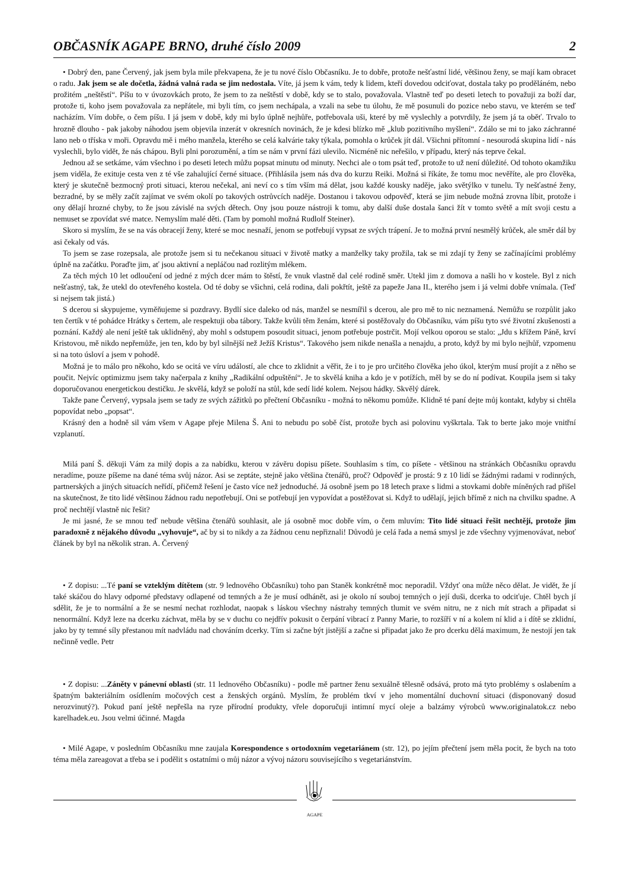OBČASNÍK AGAPE BRNO, druhé číslo 2009 2
• Dobrý den, pane Červený, jak jsem byla mile překvapena, že je tu nové číslo Občasníku. Je to dobře, protože nešťastní lidé, většinou ženy, se mají kam obracet o radu. Jak jsem se ale dočetla, žádná valná rada se jim nedostala. Víte, já jsem k vám, tedy k lidem, kteří dovedou odciťovat, dostala taky po proděláném, nebo prožitém „neštěstí“. Píšu to v úvozovkách proto, že jsem to za neštěstí v době, kdy se to stalo, považovala. Vlastně teď po deseti letech to považuji za boží dar, protože ti, koho jsem považovala za nepřátele, mi byli tím, co jsem nechápala, a vzali na sebe tu úlohu, že mě posunuli do pozice nebo stavu, ve kterém se teď nacházím. Vím dobře, o čem píšu. I já jsem v době, kdy mi bylo úplně nejhůře, potřebovala uši, které by mě vyslechly a potvrdily, že jsem já ta oběť. Trvalo to hrozně dlouho - pak jakoby náhodou jsem objevila inzerát v okresních novinách, že je kdesi blízko mě „klub pozitivního myšlení“. Zdálo se mi to jako záchranné lano neb o tříska v moři. Opravdu mě i mého manžela, kterého se celá kalvárie taky týkala, pomohla o krůček jít dál. Všichni přítomní - nesourodá skupina lidí - nás vyslechli, bylo vidět, že nás chápou. Byli plni porozumění, a tím se nám v první fázi ulevilo. Nicméně nic neřešilo, v případu, který nás teprve čekal.
Jednou až se setkáme, vám všechno i po deseti letech můžu popsat minutu od minuty. Nechci ale o tom psát teď, protože to už není důležité. Od tohoto okamžiku jsem viděla, že exituje cesta ven z té vše zahalující černé situace. (Přihlásila jsem nás dva do kurzu Reiki. Možná si říkáte, že tomu moc nevěříte, ale pro člověka, který je skutečně bezmocný proti situaci, kterou nečekal, ani neví co s tím vším má dělat, jsou každé kousky naděje, jako světýlko v tunelu. Ty nešťastné ženy, bezradné, by se měly začít zajímat ve svém okolí po takových ostrůvcích naděje. Dostanou i takovou odpověď, která se jim nebude možná zrovna líbit, protože i ony dělají hrozné chyby, to že jsou závislé na svých dětech. Ony jsou pouze nástroji k tomu, aby další duše dostala šanci žít v tomto světě a mít svoji cestu a nemuset se zpovídat své matce. Nemyslím malé děti. (Tam by pomohl možná Rudlolf Steiner).
Skoro si myslím, že se na vás obracejí ženy, které se moc nesnaží, jenom se potřebují vypsat ze svých trápení. Je to možná první nesmělý krůček, ale směr dál by asi čekaly od vás.
To jsem se zase rozepsala, ale protože jsem si tu nečekanou situaci v životě matky a manželky taky prožila, tak se mi zdají ty ženy se začínajícími problémy úplně na začátku. Poraďte jim, ať jsou aktivní a nepláčou nad rozlitým mlékem.
Za těch mých 10 let odloučení od jedné z mých dcer mám to štěstí, že vnuk vlastně dal celé rodině směr. Utekl jim z domova a našli ho v kostele. Byl z nich nešťastný, tak, že utekl do otevřeného kostela. Od té doby se všichni, celá rodina, dali pokřtít, ještě za papeže Jana II., kterého jsem i já velmi dobře vnímala. (Teď si nejsem tak jistá.)
S dcerou si skypujeme, vyměňujeme si pozdravy. Bydlí sice daleko od nás, manžel se nesmířil s dcerou, ale pro mě to nic neznamená. Nemůžu se rozpůlit jako ten čertík v té pohádce Hrátky s čertem, ale respektuji oba tábory. Takže kvůli těm ženám, které si postěžovaly do Občasníku, vám píšu tyto své životní zkušenosti a poznání. Každý ale není ještě tak uklidněný, aby mohl s odstupem posoudit situaci, jenom potřebuje postrčit. Mojí velkou oporou se stalo: „Jdu s křížem Páně, krví Kristovou, mě nikdo nepřemůže, jen ten, kdo by byl silnější než Ježíš Kristus“. Takového jsem nikde nenašla a nenajdu, a proto, když by mi bylo nejhůř, vzpomenu si na toto úsloví a jsem v pohodě.
Možná je to málo pro někoho, kdo se ocitá ve víru událostí, ale chce to zklidnit a věřit, že i to je pro určitého člověka jeho úkol, kterým musí projít a z něho se poučit. Nejvíc optimizmu jsem taky načerpala z knihy „Radikální odpuštění“. Je to skvělá kniha a kdo je v potížích, měl by se do ní podívat. Koupila jsem si taky doporučovanou energetickou destičku. Je skvělá, když se položí na stůl, kde sedí lidé kolem. Nejsou hádky. Skvělý dárek.
Takže pane Červený, vypsala jsem se tady ze svých zážitků po přečtení Občasníku - možná to někomu pomůže. Klidně té paní dejte můj kontakt, kdyby si chtěla popovídat nebo „popsat“.
Krásný den a hodně sil vám všem v Agape přeje Milena Š. Ani to nebudu po sobě číst, protože bych asi polovinu vyškrtala. Tak to berte jako moje vnitřní vzplanutí.
Milá paní Š. děkuji Vám za milý dopis a za nabídku, kterou v závěru dopisu píšete. Souhlasím s tím, co píšete - většinou na stránkách Občasníku opravdu neradíme, pouze píšeme na dané téma svůj názor. Asi se zeptáte, stejně jako většina čtenářů, proč? Odpověď je prostá: 9 z 10 lidí se žádnými radami v rodinných, partnerských a jiných situacích neřídí, přičemž řešení je často více než jednoduché. Já osobně jsem po 18 letech praxe s lidmi a stovkami dobře míněných rad přišel na skutečnost, že tito lidé většinou žádnou radu nepotřebují. Oni se potřebují jen vypovídat a postěžovat si. Když to udělají, jejich břímě z nich na chvilku spadne. A proč nechtějí vlastně nic řešit?
Je mi jasné, že se mnou teď nebude většina čtenářů souhlasit, ale já osobně moc dobře vím, o čem mluvím: Tito lidé situaci řešit nechtějí, protože jim paradoxně z nějakého důvodu „vyhovuje“, ač by si to nikdy a za žádnou cenu nepřiznali! Důvodů je celá řada a nemá smysl je zde všechny vyjmenovávat, neboť článek by byl na několik stran. A. Červený
• Z dopisu: ...Té paní se vzteklým dítětem (str. 9 lednového Občasníku) toho pan Staněk konkrétně moc neporadil. Vždyť ona může něco dělat. Je vidět, že jí také skáčou do hlavy odporné představy odlapené od temných a že je musí odhánět, asi je okolo ní souboj temných o její duši, dcerka to odciťuje. Chtěl bych jí sdělit, že je to normální a že se nesmí nechat rozhlodat, naopak s láskou všechny nástrahy temných tlumit ve svém nitru, ne z nich mít strach a připadat si nenormální. Když leze na dcerku záchvat, měla by se v duchu co nejdřív pokusit o čerpání vibrací z Panny Marie, to rozšíří v ní a kolem ní klid a i dítě se zklidní, jako by ty temné síly přestanou mít nadvládu nad chováním dcerky. Tím si začne být jistější a začne si připadat jako že pro dcerku dělá maximum, že nestojí jen tak nečinně vedle. Petr
• Z dopisu: ...Záněty v pánevní oblasti (str. 11 lednového Občasníku) - podle mě partner ženu sexuálně tělesně odsává, proto má tyto problémy s oslabením a špatným bakteriálním osídlením močových cest a ženských orgánů. Myslím, že problém tkví v jeho momentální duchovní situaci (disponovaný dosud nerozvinutý?). Pokud paní ještě nepřešla na ryze přírodní produkty, vřele doporučuji intimní mycí oleje a balzámy výrobců www.originalatok.cz nebo karelhadek.eu. Jsou velmi účinné. Magda
• Milé Agape, v posledním Občasníku mne zaujala Korespondence s ortodoxním vegetariánem (str. 12), po jejím přečtení jsem měla pocit, že bych na toto téma měla zareagovat a třeba se i podělit s ostatními o můj názor a vývoj názoru souvisejícího s vegetariánstvím.
AGAPE